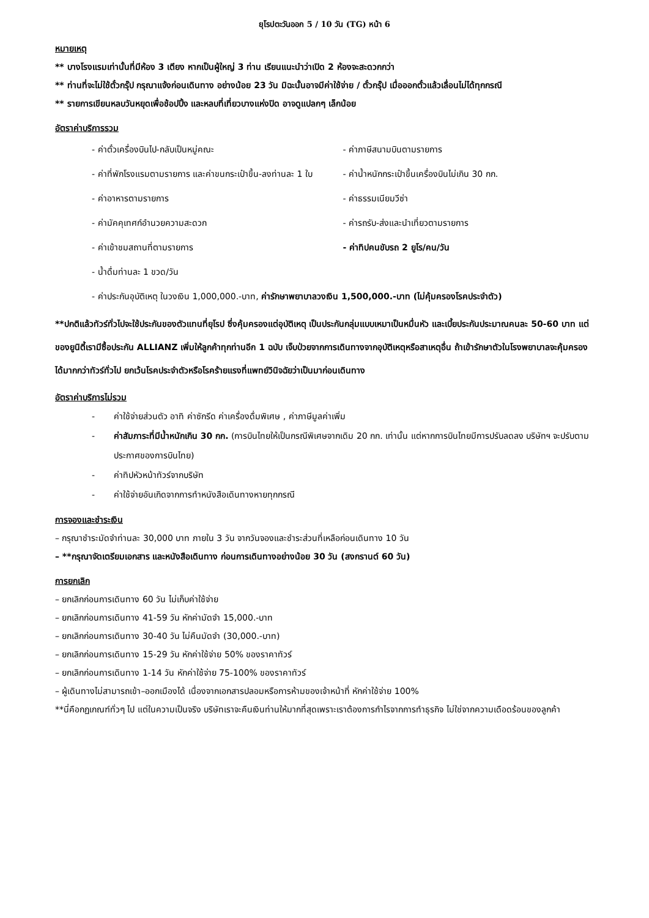ยุโรปตะวันออก 5 / 10 วัน (TG) หน้า 6
หมายเหตุ
** บางโรงแรมเท่านั้นที่มีห้อง 3 เตียง หากเป็นผู้ใหญ่ 3 ท่าน เรียนแนะนำว่าเปิด 2 ห้องจะสะดวกกว่า
** ท่านที่จะไม่ใช้ตั๋วกรุ๊ป กรุณาแจ้งก่อนเดินทาง อย่างน้อย 23 วัน มิฉะนั้นอาจมีค่าใช้จ่าย / ตั๋วกรุ๊ป เมื่อออกตั๋วแล้วเลื่อนไม่ได้ทุกกรณี
** รายการเขียนหลบวันหยุดเพื่อช้อปปิ้ง และหลบที่เที่ยวบางแห่งปิด อาจดูแปลกๆ เล็กน้อย
อัตราค่าบริการรวม
- ค่าตั๋วเครื่องบินไป-กลับเป็นหมู่คณะ
- ค่าภาษีสนามบินตามรายการ
- ค่าที่พักโรงแรมตามรายการ และค่าขนกระเป๋าขึ้น-ลงท่านละ 1 ใบ
- ค่าน้ำหนักกระเป๋าขึ้นเครื่องบินไม่เกิน 30 กก.
- ค่าอาหารตามรายการ - ค่าธรรมเนียมวีซ่า
- ค่ามัคคุเทศก์อำนวยความสะดวก - ค่ารถรับ-ส่งและนำเที่ยวตามรายการ
- ค่าเข้าชมสถานที่ตามรายการ - ค่าทิปคนขับรถ 2 ยูโร/คน/วัน
- น้ำดื่มท่านละ 1 ขวด/วัน
- ค่าประกันอุบัติเหตุ ในวงเงิน 1,000,000.-บาท, ค่ารักษาพยาบาลวงเงิน 1,500,000.-บาท (ไม่คุ้มครองโรคประจำตัว)
**ปกติแล้วทัวร์ทั่วไปจะใช้ประกันของตัวแทนที่ยุโรป ซึ่งคุ้มครองแต่อุบัติเหตุ เป็นประกันกลุ่มแบบเหมาเป็นหมื่นหัว และเบี้ยประกันประมาณคนละ 50-60 บาท แต่ของยูนิตี้เรามีซื้อประกัน ALLIANZ เพิ่มให้ลูกค้าทุกท่านอีก 1 ฉบับ เจ็บป่วยจากการเดินทางจากอุบัติเหตุหรือสาเหตุอื่น ถ้าเข้ารักษาตัวในโรงพยาบาลจะคุ้มครองได้มากกว่าทัวร์ทั่วไป ยกเว้นโรคประจำตัวหรือโรคร้ายแรงที่แพทย์วินิจฉัยว่าเป็นมาก่อนเดินทาง
อัตราค่าบริการไม่รวม
- ค่าใช้จ่ายส่วนตัว อาทิ ค่าซักรีด ค่าเครื่องดื่มพิเศษ , ค่าภาษีมูลค่าเพิ่ม
- ค่าสัมภาระที่มีน้ำหนักเกิน 30 กก. (การบินไทยให้เป็นกรณีพิเศษจากเดิม 20 กก. เท่านั้น แต่หากการบินไทยมีการปรับลดลง บริษัทฯ จะปรับตามประกาศของการบินไทย)
- ค่าทิปหัวหน้าทัวร์จากบริษัท
- ค่าใช้จ่ายอันเกิดจากการทำหนังสือเดินทางหายทุกกรณี
การจองและชำระเงิน
– กรุณาชำระมัดจำท่านละ 30,000 บาท ภายใน 3 วัน จากวันจองและชำระส่วนที่เหลือก่อนเดินทาง 10 วัน
– **กรุณาจัดเตรียมเอกสาร และหนังสือเดินทาง ก่อนการเดินทางอย่างน้อย 30 วัน (สงกรานต์ 60 วัน)
การยกเลิก
– ยกเลิกก่อนการเดินทาง 60 วัน ไม่เก็บค่าใช้จ่าย
– ยกเลิกก่อนการเดินทาง 41-59 วัน หักค่ามัดจำ 15,000.-บาท
– ยกเลิกก่อนการเดินทาง 30-40 วัน ไม่คืนมัดจำ (30,000.-บาท)
– ยกเลิกก่อนการเดินทาง 15-29 วัน หักค่าใช้จ่าย 50% ของราคาทัวร์
– ยกเลิกก่อนการเดินทาง 1-14 วัน หักค่าใช้จ่าย 75-100% ของราคาทัวร์
– ผู้เดินทางไม่สามารถเข้า–ออกเมืองได้ เนื่องจากเอกสารปลอมหรือการห้ามของเจ้าหน้าที่ หักค่าใช้จ่าย 100%
**นี่คือกฏเกณฑ์ทั่วๆ ไป แต่ในความเป็นจริง บริษัทเราจะคืนเงินท่านให้มากที่สุดเพราะเราต้องการกำไรจากการทำธุรกิจ ไม่ใช่จากความเดือดร้อนของลูกค้า